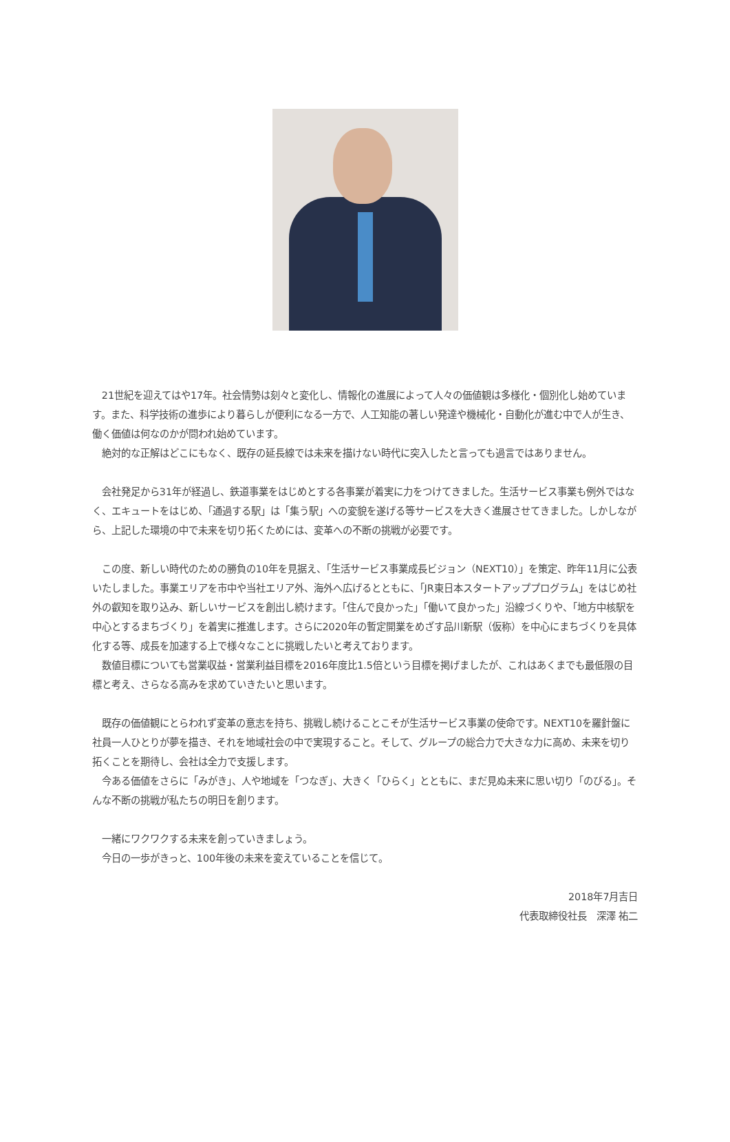21世紀を迎えてはや17年。社会情勢は刻々と変化し、情報化の進展によって人々の価値観は多様化・個別化し始めています。また、科学技術の進歩により暮らしが便利になる一方で、人工知能の著しい発達や機械化・自動化が進む中で人が生き、働く価値は何なのかが問われ始めています。
絶対的な正解はどこにもなく、既存の延長線では未来を描けない時代に突入したと言っても過言ではありません。
会社発足から31年が経過し、鉄道事業をはじめとする各事業が着実に力をつけてきました。生活サービス事業も例外ではなく、エキュートをはじめ、「通過する駅」は「集う駅」への変貌を遂げる等サービスを大きく進展させてきました。しかしながら、上記した環境の中で未来を切り拓くためには、変革への不断の挑戦が必要です。
この度、新しい時代のための勝負の10年を見据え、「生活サービス事業成長ビジョン（NEXT10）」を策定、昨年11月に公表いたしました。事業エリアを市中や当社エリア外、海外へ広げるとともに、「JR東日本スタートアッププログラム」をはじめ社外の叡知を取り込み、新しいサービスを創出し続けます。「住んで良かった」「働いて良かった」沿線づくりや、「地方中核駅を中心とするまちづくり」を着実に推進します。さらに2020年の暫定開業をめざす品川新駅（仮称）を中心にまちづくりを具体化する等、成長を加速する上で様々なことに挑戦したいと考えております。
数値目標についても営業収益・営業利益目標を2016年度比1.5倍という目標を掲げましたが、これはあくまでも最低限の目標と考え、さらなる高みを求めていきたいと思います。
既存の価値観にとらわれず変革の意志を持ち、挑戦し続けることこそが生活サービス事業の使命です。NEXT10を羅針盤に社員一人ひとりが夢を描き、それを地域社会の中で実現すること。そして、グループの総合力で大きな力に高め、未来を切り拓くことを期待し、会社は全力で支援します。
今ある価値をさらに「みがき」、人や地域を「つなぎ」、大きく「ひらく」とともに、まだ見ぬ未来に思い切り「のびる」。そんな不断の挑戦が私たちの明日を創ります。
一緒にワクワクする未来を創っていきましょう。
今日の一歩がきっと、100年後の未来を変えていることを信じて。
2018年7月吉日
代表取締役社長　深澤 祐二